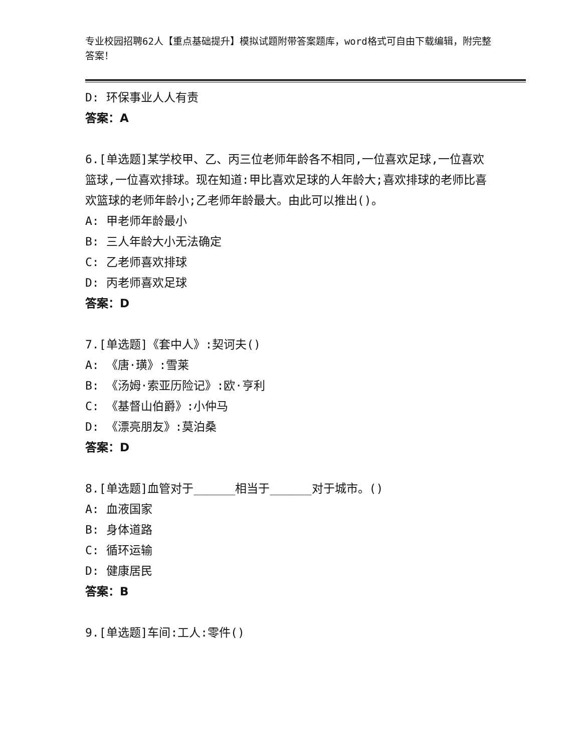专业校园招聘62人【重点基础提升】模拟试题附带答案题库，word格式可自由下载编辑，附完整答案！
D: 环保事业人人有责
答案：A
6.[单选题]某学校甲、乙、丙三位老师年龄各不相同,一位喜欢足球,一位喜欢篮球,一位喜欢排球。现在知道:甲比喜欢足球的人年龄大;喜欢排球的老师比喜欢篮球的老师年龄小;乙老师年龄最大。由此可以推出()。
A: 甲老师年龄最小
B: 三人年龄大小无法确定
C: 乙老师喜欢排球
D: 丙老师喜欢足球
答案：D
7.[单选题]《套中人》:契诃夫()
A: 《唐·璜》:雪莱
B: 《汤姆·索亚历险记》:欧·亨利
C: 《基督山伯爵》:小仲马
D: 《漂亮朋友》:莫泊桑
答案：D
8.[单选题]血管对于______相当于______对于城市。()
A: 血液国家
B: 身体道路
C: 循环运输
D: 健康居民
答案：B
9.[单选题]车间:工人:零件()